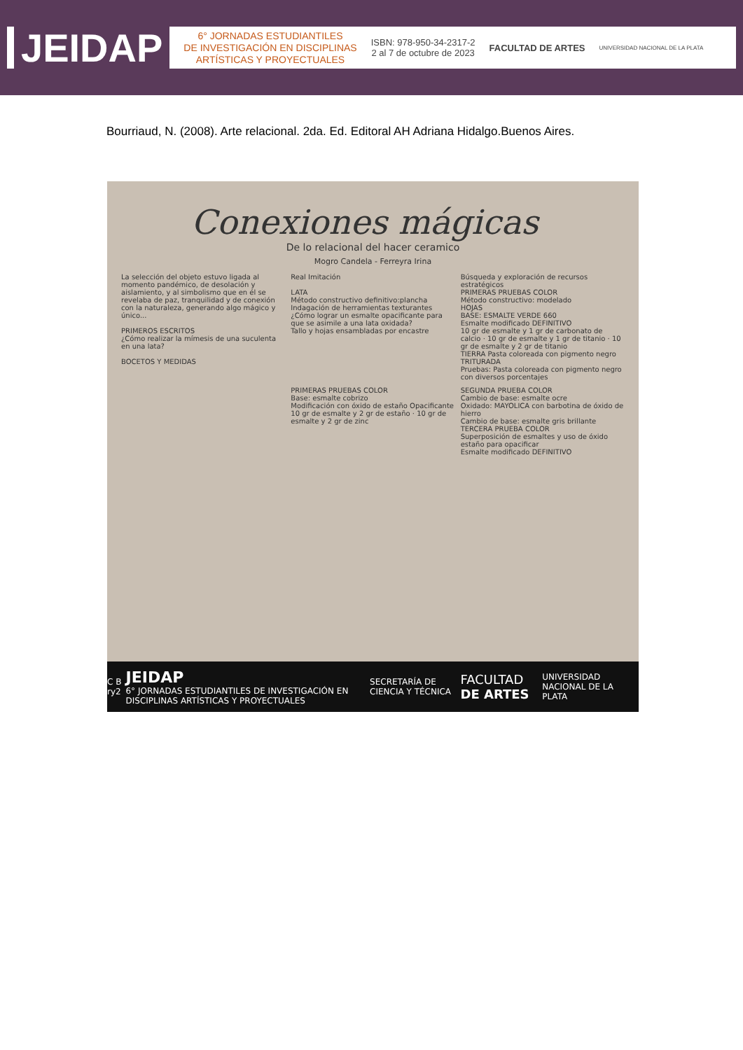JEIDAP
6° JORNADAS ESTUDIANTILES
DE INVESTIGACIÓN EN DISCIPLINAS
ARTÍSTICAS Y PROYECTUALES
ISBN: 978-950-34-2317-2
2 al 7 de octubre de 2023
FACULTAD DE ARTES
UNIVERSIDAD NACIONAL DE LA PLATA
Bourriaud, N. (2008). Arte relacional. 2da. Ed. Editoral AH Adriana Hidalgo.Buenos Aires.
Conexiones mágicas
De lo relacional del hacer ceramico
Mogro Candela - Ferreyra Irina
La selección del objeto estuvo ligada al momento pandémico, de desolación y aislamiento, y al simbolismo que en él se revelaba de paz, tranquilidad y de conexión con la naturaleza, generando algo mágico y único...
PRIMEROS ESCRITOS
¿Cómo realizar la mímesis de una suculenta en una lata?
BOCETOS Y MEDIDAS
Real Imitación
LATA
Método constructivo definitivo:plancha
Indagación de herramientas texturantes
¿Cómo lograr un esmalte opacificante para que se asimile a una lata oxidada?
Tallo y hojas ensambladas por encastre
Búsqueda y exploración de recursos estratégicos
PRIMERAS PRUEBAS COLOR
Método constructivo: modelado
HOJAS
BASE: ESMALTE VERDE 660
Esmalte modificado DEFINITIVO
10 gr de esmalte y 1 gr de carbonato de calcio · 10 gr de esmalte y 1 gr de titanio · 10 gr de esmalte y 2 gr de titanio
TIERRA Pasta coloreada con pigmento negro TRITURADA
Pruebas: Pasta coloreada con pigmento negro con diversos porcentajes
PRIMERAS PRUEBAS COLOR
Base: esmalte cobrizo
Modificación con óxido de estaño Opacificante
10 gr de esmalte y 2 gr de estaño · 10 gr de esmalte y 2 gr de zinc
SEGUNDA PRUEBA COLOR
Cambio de base: esmalte ocre
Oxidado: MAYOLICA con barbotina de óxido de hierro
Cambio de base: esmalte gris brillante
TERCERA PRUEBA COLOR
Superposición de esmaltes y uso de óxido estaño para opacificar
Esmalte modificado DEFINITIVO
C B ry2 JEIDAP
6° JORNADAS ESTUDIANTILES DE INVESTIGACIÓN EN DISCIPLINAS ARTÍSTICAS Y PROYECTUALES SECRETARÍA DE CIENCIA Y TÉCNICA FACULTAD DE ARTES UNIVERSIDAD NACIONAL DE LA PLATA